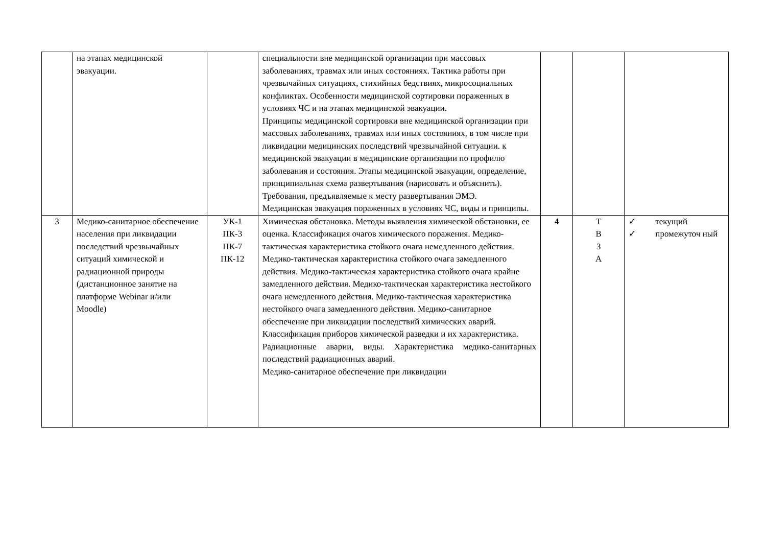| | на этапах медицинской эвакуации. | | специальности вне медицинской организации при массовых заболеваниях, травмах или иных состояниях. Тактика работы при чрезвычайных ситуациях, стихийных бедствиях, микросоциальных конфликтах. Особенности медицинской сортировки пораженных в условиях ЧС и на этапах медицинской эвакуации. Принципы медицинской сортировки вне медицинской организации при массовых заболеваниях, травмах или иных состояниях, в том числе при ликвидации медицинских последствий чрезвычайной ситуации. к медицинской эвакуации в медицинские организации по профилю заболевания и состояния. Этапы медицинской эвакуации, определение, принципиальная схема развертывания (нарисовать и объяснить). Требования, предъявляемые к месту развертывания ЭМЭ. Медицинская эвакуация пораженных в условиях ЧС, виды и принципы. | | | |
| 3 | Медико-санитарное обеспечение населения при ликвидации последствий чрезвычайных ситуаций химической и радиационной природы (дистанционное занятие на платформе Webinar и/или Moodle) | УК-1 ПК-3 ПК-7 ПК-12 | Химическая обстановка. Методы выявления химической обстановки, ее оценка. Классификация очагов химического поражения. Медико-тактическая характеристика стойкого очага немедленного действия. Медико-тактическая характеристика стойкого очага замедленного действия. Медико-тактическая характеристика стойкого очага крайне замедленного действия. Медико-тактическая характеристика нестойкого очага немедленного действия. Медико-тактическая характеристика нестойкого очага замедленного действия. Медико-санитарное обеспечение при ликвидации последствий химических аварий. Классификация приборов химической разведки и их характеристика. Радиационные аварии, виды. Характеристика медико-санитарных последствий радиационных аварий. Медико-санитарное обеспечение при ликвидации | 4 | Т В З А | ✓ текущий ✓ промежуточ ный |